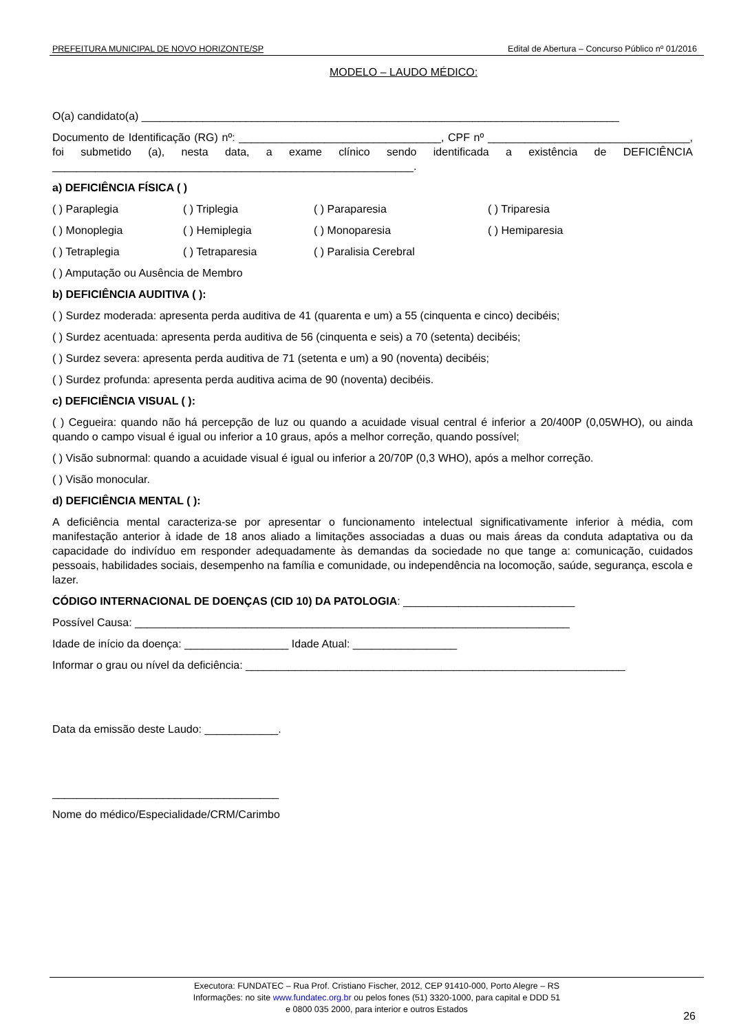PREFEITURA MUNICIPAL DE NOVO HORIZONTE/SP Edital de Abertura – Concurso Público nº 01/2016
MODELO – LAUDO MÉDICO:
O(a) candidato(a) ______________________________________________________________________________
Documento de Identificação (RG) nº: _________________________________, CPF nº _________________________________, foi submetido (a), nesta data, a exame clínico sendo identificada a existência de DEFICIÊNCIA ___________________________________________________________.
a) DEFICIÊNCIA FÍSICA ( )
( ) Paraplegia ( ) Triplegia ( ) Paraparesia ( ) Triparesia
( ) Monoplegia ( ) Hemiplegia ( ) Monoparesia ( ) Hemiparesia
( ) Tetraplegia ( ) Tetraparesia ( ) Paralisia Cerebral
( ) Amputação ou Ausência de Membro
b) DEFICIÊNCIA AUDITIVA ( ):
( ) Surdez moderada: apresenta perda auditiva de 41 (quarenta e um) a 55 (cinquenta e cinco) decibéis;
( ) Surdez acentuada: apresenta perda auditiva de 56 (cinquenta e seis) a 70 (setenta) decibéis;
( ) Surdez severa: apresenta perda auditiva de 71 (setenta e um) a 90 (noventa) decibéis;
( ) Surdez profunda: apresenta perda auditiva acima de 90 (noventa) decibéis.
c) DEFICIÊNCIA VISUAL ( ):
( ) Cegueira: quando não há percepção de luz ou quando a acuidade visual central é inferior a 20/400P (0,05WHO), ou ainda quando o campo visual é igual ou inferior a 10 graus, após a melhor correção, quando possível;
( ) Visão subnormal: quando a acuidade visual é igual ou inferior a 20/70P (0,3 WHO), após a melhor correção.
( ) Visão monocular.
d) DEFICIÊNCIA MENTAL ( ):
A deficiência mental caracteriza-se por apresentar o funcionamento intelectual significativamente inferior à média, com manifestação anterior à idade de 18 anos aliado a limitações associadas a duas ou mais áreas da conduta adaptativa ou da capacidade do indivíduo em responder adequadamente às demandas da sociedade no que tange a: comunicação, cuidados pessoais, habilidades sociais, desempenho na família e comunidade, ou independência na locomoção, saúde, segurança, escola e lazer.
CÓDIGO INTERNACIONAL DE DOENÇAS (CID 10) DA PATOLOGIA: ____________________________
Possível Causa: _______________________________________________________________________
Idade de início da doença: _________________ Idade Atual: _________________
Informar o grau ou nível da deficiência: ______________________________________________________________
Data da emissão deste Laudo: ____________.
_____________________________________
Nome do médico/Especialidade/CRM/Carimbo
Executora: FUNDATEC – Rua Prof. Cristiano Fischer, 2012, CEP 91410-000, Porto Alegre – RS
Informações: no site www.fundatec.org.br ou pelos fones (51) 3320-1000, para capital e DDD 51
e 0800 035 2000, para interior e outros Estados
26